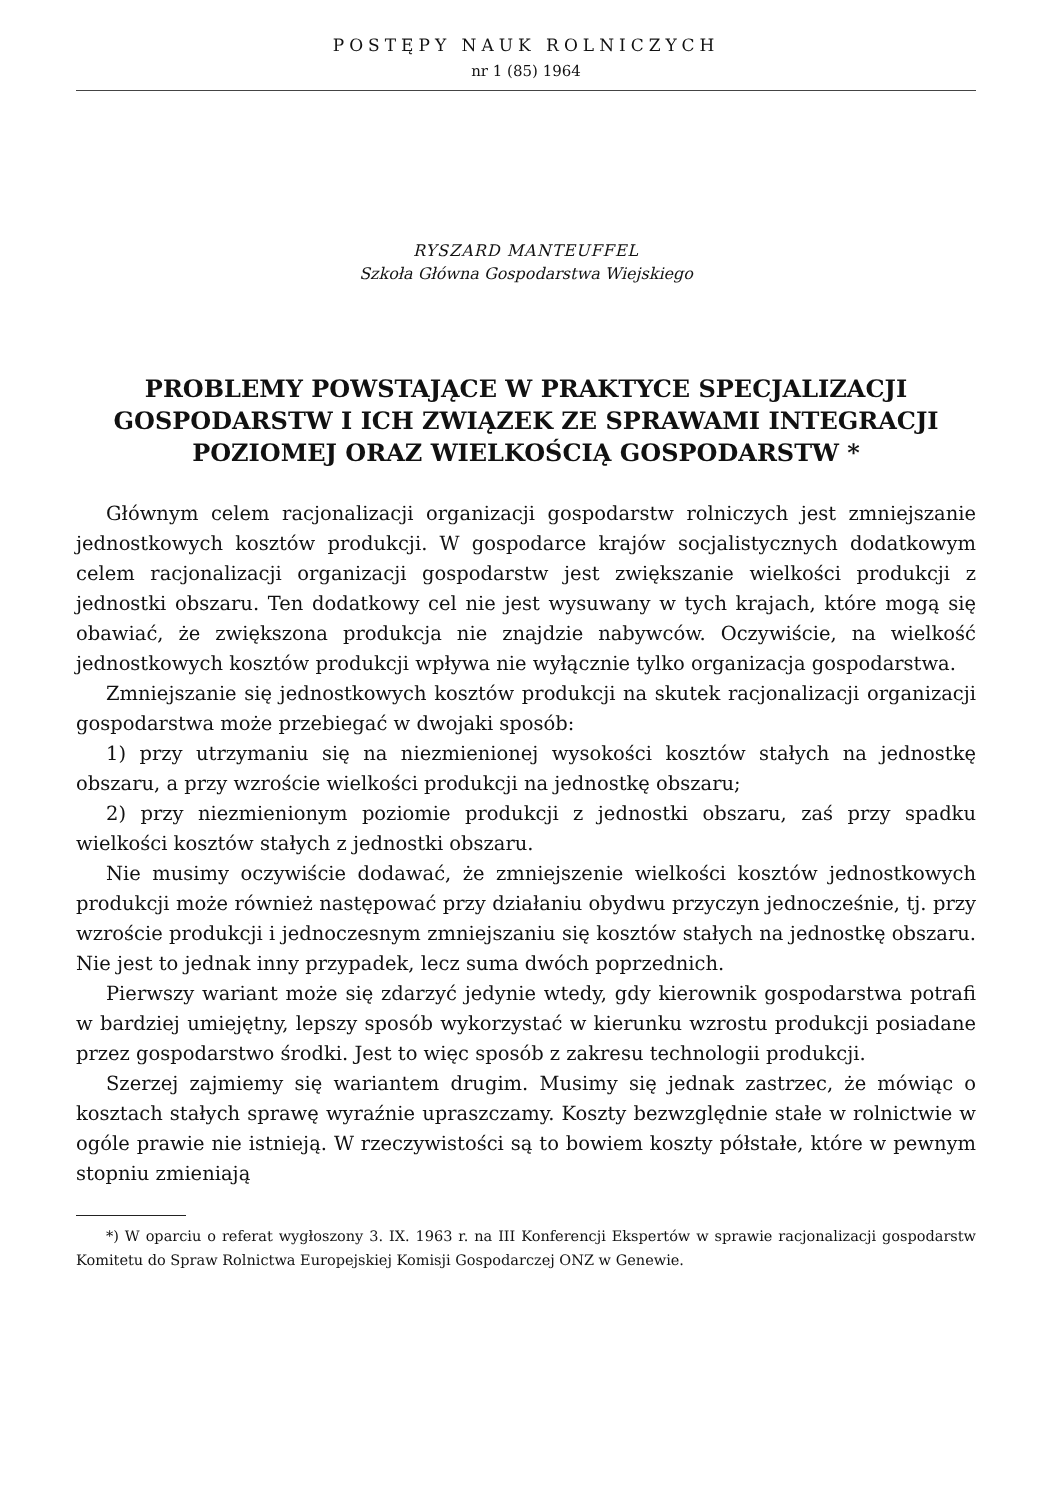POSTĘPY NAUK ROLNICZYCH
nr 1 (85) 1964
RYSZARD MANTEUFFEL
Szkoła Główna Gospodarstwa Wiejskiego
PROBLEMY POWSTAJĄCE W PRAKTYCE SPECJALIZACJI GOSPODARSTW I ICH ZWIĄZEK ZE SPRAWAMI INTEGRACJI POZIOMEJ ORAZ WIELKOŚCIĄ GOSPODARSTW *
Głównym celem racjonalizacji organizacji gospodarstw rolniczych jest zmniejszanie jednostkowych kosztów produkcji. W gospodarce krajów socjalistycznych dodatkowym celem racjonalizacji organizacji gospodarstw jest zwiększanie wielkości produkcji z jednostki obszaru. Ten dodatkowy cel nie jest wysuwany w tych krajach, które mogą się obawiać, że zwiększona produkcja nie znajdzie nabywców. Oczywiście, na wielkość jednostkowych kosztów produkcji wpływa nie wyłącznie tylko organizacja gospodarstwa.
Zmniejszanie się jednostkowych kosztów produkcji na skutek racjonalizacji organizacji gospodarstwa może przebiegać w dwojaki sposób:
1) przy utrzymaniu się na niezmienionej wysokości kosztów stałych na jednostkę obszaru, a przy wzroście wielkości produkcji na jednostkę obszaru;
2) przy niezmienionym poziomie produkcji z jednostki obszaru, zaś przy spadku wielkości kosztów stałych z jednostki obszaru.
Nie musimy oczywiście dodawać, że zmniejszenie wielkości kosztów jednostkowych produkcji może również następować przy działaniu obydwu przyczyn jednocześnie, tj. przy wzroście produkcji i jednoczesnym zmniejszaniu się kosztów stałych na jednostkę obszaru. Nie jest to jednak inny przypadek, lecz suma dwóch poprzednich.
Pierwszy wariant może się zdarzyć jedynie wtedy, gdy kierownik gospodarstwa potrafi w bardziej umiejętny, lepszy sposób wykorzystać w kierunku wzrostu produkcji posiadane przez gospodarstwo środki. Jest to więc sposób z zakresu technologii produkcji.
Szerzej zajmiemy się wariantem drugim. Musimy się jednak zastrzec, że mówiąc o kosztach stałych sprawę wyraźnie upraszczamy. Koszty bezwzględnie stałe w rolnictwie w ogóle prawie nie istnieją. W rzeczywistości są to bowiem koszty półstałe, które w pewnym stopniu zmieniają
*) W oparciu o referat wygłoszony 3. IX. 1963 r. na III Konferencji Ekspertów w sprawie racjonalizacji gospodarstw Komitetu do Spraw Rolnictwa Europejskiej Komisji Gospodarczej ONZ w Genewie.